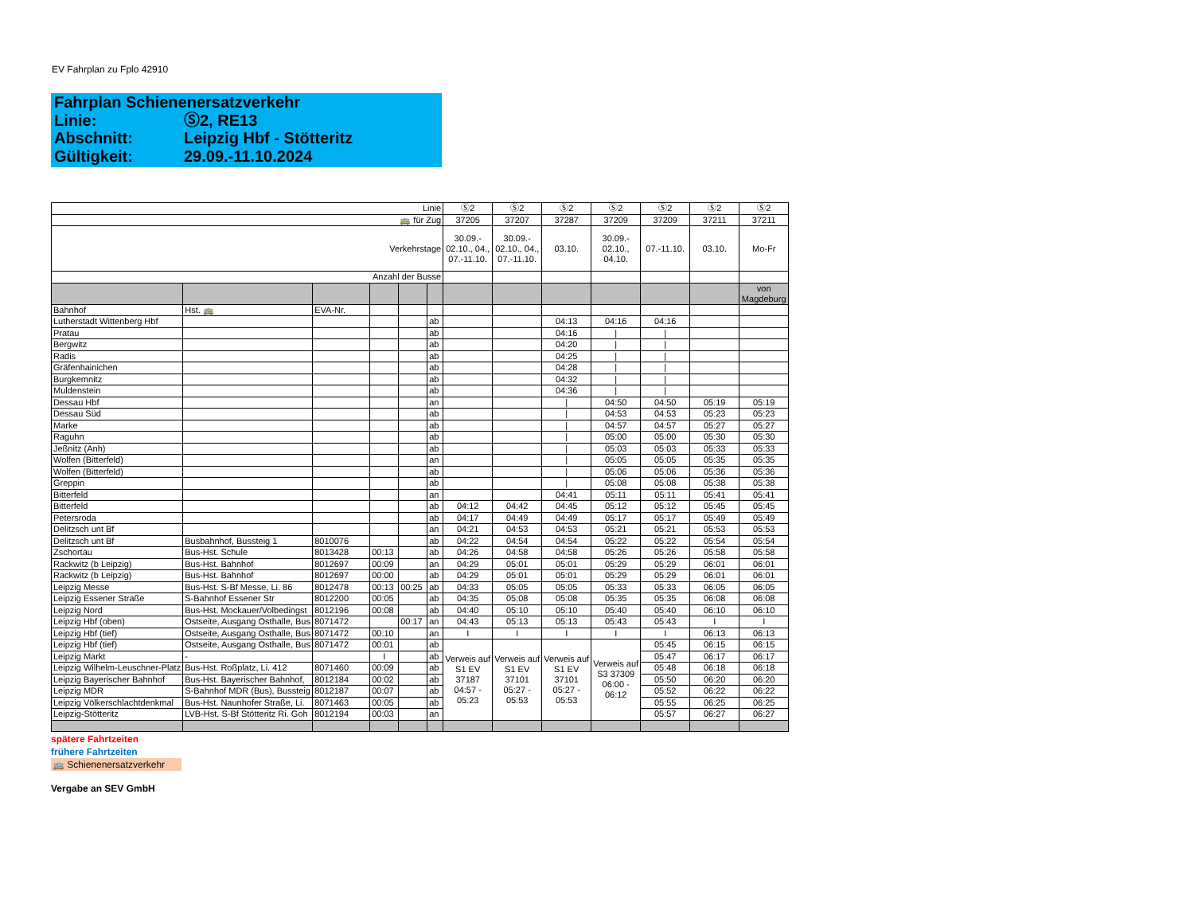EV Fahrplan zu Fplo 42910
Fahrplan Schienenersatzverkehr
Linie: Ⓢ2, RE13
Abschnitt: Leipzig Hbf - Stötteritz
Gültigkeit: 29.09.-11.10.2024
| Linie | | | | | | Ⓢ2 | Ⓢ2 | Ⓢ2 | Ⓢ2 | Ⓢ2 | Ⓢ2 | Ⓢ2 |
| 🚌 für Zug | | | | | | 37205 | 37207 | 37287 | 37209 | 37209 | 37211 | 37211 |
| Verkehrstage | | | | | | 30.09.- 02.10., 04., 07.-11.10. | 30.09.- 02.10., 04., 07.-11.10. | 03.10. | 30.09.- 02.10., 04.10. | 07.-11.10. | 03.10. | Mo-Fr |
| Anzahl der Busse | | | | | | | | | | | | |
| | | | | | | | | | | | | von Magdeburg |
| Bahnhof | Hst. 🚌 | EVA-Nr. | | | | | | | | | | |
| Lutherstadt Wittenberg Hbf | | | | | ab | | | 04:13 | 04:16 | 04:16 | | |
| Pratau | | | | | ab | | | 04:16 | / | / | | |
| Bergwitz | | | | | ab | | | 04:20 | / | / | | |
| Radis | | | | | ab | | | 04:25 | / | / | | |
| Gräfenhainichen | | | | | ab | | | 04:28 | / | / | | |
| Burgkemnitz | | | | | ab | | | 04:32 | / | / | | |
| Muldenstein | | | | | ab | | | 04:36 | / | / | | |
| Dessau Hbf | | | | | an | | | / | 04:50 | 04:50 | 05:19 | 05:19 |
| Dessau Süd | | | | | ab | | | / | 04:53 | 04:53 | 05:23 | 05:23 |
| Marke | | | | | ab | | | / | 04:57 | 04:57 | 05:27 | 05:27 |
| Raguhn | | | | | ab | | | / | 05:00 | 05:00 | 05:30 | 05:30 |
| Jeßnitz (Anh) | | | | | ab | | | / | 05:03 | 05:03 | 05:33 | 05:33 |
| Wolfen (Bitterfeld) | | | | | an | | | / | 05:05 | 05:05 | 05:35 | 05:35 |
| Wolfen (Bitterfeld) | | | | | ab | | | / | 05:06 | 05:06 | 05:36 | 05:36 |
| Greppin | | | | | ab | | | / | 05:08 | 05:08 | 05:38 | 05:38 |
| Bitterfeld | | | | | an | | | 04:41 | 05:11 | 05:11 | 05:41 | 05:41 |
| Bitterfeld | | | | | ab | 04:12 | 04:42 | 04:45 | 05:12 | 05:12 | 05:45 | 05:45 |
| Petersroda | | | | | ab | 04:17 | 04:49 | 04:49 | 05:17 | 05:17 | 05:49 | 05:49 |
| Delitzsch unt Bf | | | | | an | 04:21 | 04:53 | 04:53 | 05:21 | 05:21 | 05:53 | 05:53 |
| Delitzsch unt Bf | Busbahnhof, Bussteig 1 | 8010076 | | | ab | 04:22 | 04:54 | 04:54 | 05:22 | 05:22 | 05:54 | 05:54 |
| Zschortau | Bus-Hst. Schule | 8013428 | 00:13 | | ab | 04:26 | 04:58 | 04:58 | 05:26 | 05:26 | 05:58 | 05:58 |
| Rackwitz (b Leipzig) | Bus-Hst. Bahnhof | 8012697 | 00:09 | | an | 04:29 | 05:01 | 05:01 | 05:29 | 05:29 | 06:01 | 06:01 |
| Rackwitz (b Leipzig) | Bus-Hst. Bahnhof | 8012697 | 00:00 | | ab | 04:29 | 05:01 | 05:01 | 05:29 | 05:29 | 06:01 | 06:01 |
| Leipzig Messe | Bus-Hst. S-Bf Messe, Li. 86 | 8012478 | 00:13 | 00:25 | ab | 04:33 | 05:05 | 05:05 | 05:33 | 05:33 | 06:05 | 06:05 |
| Leipzig Essener Straße | S-Bahnhof Essener Str | 8012200 | 00:05 | | ab | 04:35 | 05:08 | 05:08 | 05:35 | 05:35 | 06:08 | 06:08 |
| Leipzig Nord | Bus-Hst. Mockauer/Volbedingst | 8012196 | 00:08 | | ab | 04:40 | 05:10 | 05:10 | 05:40 | 05:40 | 06:10 | 06:10 |
| Leipzig Hbf (oben) | Ostseite, Ausgang Osthalle, Bus | 8071472 | | 00:17 | an | 04:43 | 05:13 | 05:13 | 05:43 | 05:43 | I | I |
| Leipzig Hbf (tief) | Ostseite, Ausgang Osthalle, Bus | 8071472 | 00:10 | | an | I | I | I | I | I | 06:13 | 06:13 |
| Leipzig Hbf (tief) | Ostseite, Ausgang Osthalle, Bus | 8071472 | 00:01 | | ab | Verweis auf S1 EV 37187 04:57 - 05:23 | Verweis auf S1 EV 37101 05:27 - 05:53 | Verweis auf S1 EV 37101 05:27 - 05:53 | Verweis auf S3 37309 06:00 - 06:12 | 05:45 | 06:15 | 06:15 |
| Leipzig Markt | - | | I | | ab | | | | | 05:47 | 06:17 | 06:17 |
| Leipzig Wilhelm-Leuschner-Platz | Bus-Hst. Roßplatz, Li. 412 | 8071460 | 00:09 | | ab | | | | | 05:48 | 06:18 | 06:18 |
| Leipzig Bayerischer Bahnhof | Bus-Hst. Bayerischer Bahnhof, | 8012184 | 00:02 | | ab | | | | | 05:50 | 06:20 | 06:20 |
| Leipzig MDR | S-Bahnhof MDR (Bus), Bussteig | 8012187 | 00:07 | | ab | | | | | 05:52 | 06:22 | 06:22 |
| Leipzig Völkerschlachtdenkmal | Bus-Hst. Naunhofer Straße, Li. | 8071463 | 00:05 | | ab | | | | | 05:55 | 06:25 | 06:25 |
| Leipzig-Stötteritz | LVB-Hst. S-Bf Stötteritz Ri. Goh | 8012194 | 00:03 | | an | | | | | 05:57 | 06:27 | 06:27 |
spätere Fahrtzeiten
frühere Fahrtzeiten
🚌 Schienenersatzverkehr
Vergabe an SEV GmbH